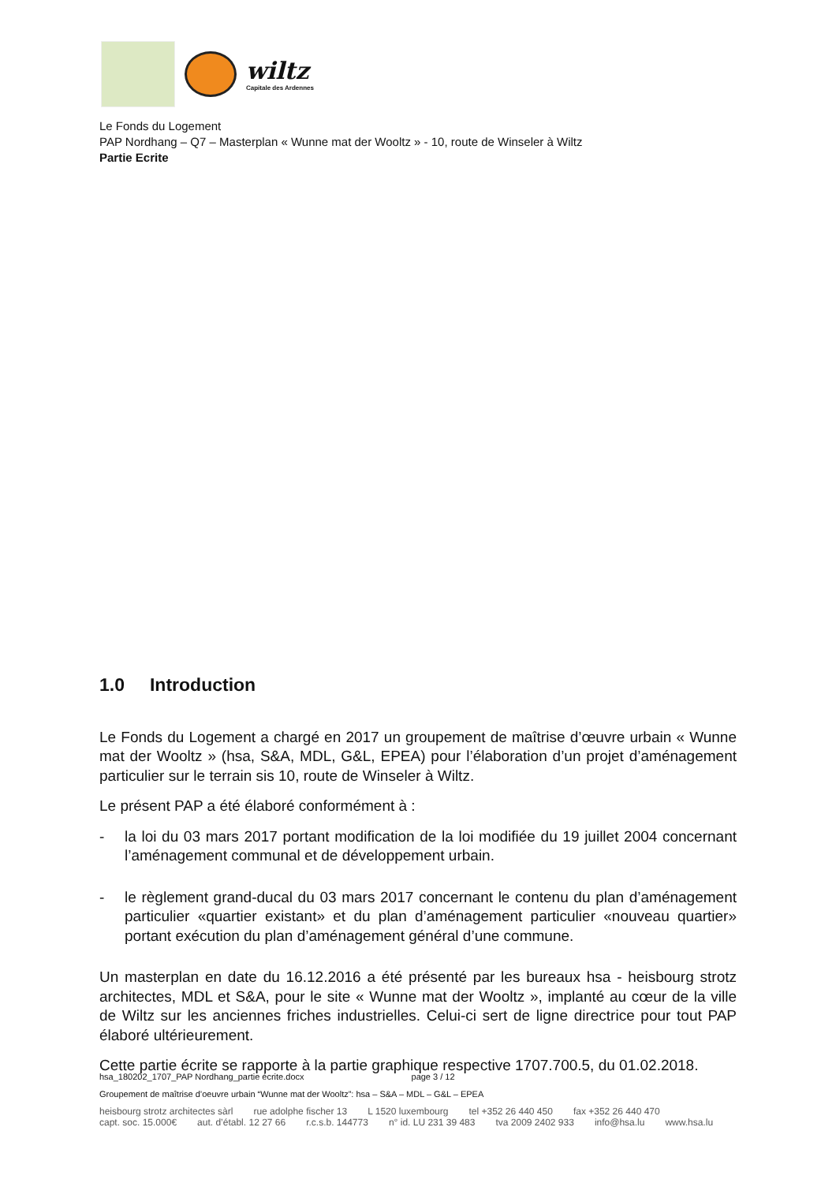wiltz
Capitale des Ardennes
Le Fonds du Logement
PAP Nordhang – Q7 – Masterplan « Wunne mat der Wooltz » - 10, route de Winseler à Wiltz
Partie Ecrite
1.0 Introduction
Le Fonds du Logement a chargé en 2017 un groupement de maîtrise d’œuvre urbain « Wunne mat der Wooltz » (hsa, S&A, MDL, G&L, EPEA) pour l’élaboration d’un projet d’aménagement particulier sur le terrain sis 10, route de Winseler à Wiltz.
Le présent PAP a été élaboré conformément à :
- la loi du 03 mars 2017 portant modification de la loi modifiée du 19 juillet 2004 concernant l’aménagement communal et de développement urbain.
- le règlement grand-ducal du 03 mars 2017 concernant le contenu du plan d’aménagement particulier «quartier existant» et du plan d’aménagement particulier «nouveau quartier» portant exécution du plan d’aménagement général d’une commune.
Un masterplan en date du 16.12.2016 a été présenté par les bureaux hsa - heisbourg strotz architectes, MDL et S&A, pour le site « Wunne mat der Wooltz », implanté au cœur de la ville de Wiltz sur les anciennes friches industrielles. Celui-ci sert de ligne directrice pour tout PAP élaboré ultérieurement.
Cette partie écrite se rapporte à la partie graphique respective 1707.700.5, du 01.02.2018.
hsa_180202_1707_PAP Nordhang_partie écrite.docx page 3 / 12
Groupement de maîtrise d’oeuvre urbain “Wunne mat der Wooltz”: hsa – S&A – MDL – G&L – EPEA
heisbourg strotz architectes sàrl rue adolphe fischer 13 L 1520 luxembourg tel +352 26 440 450 fax +352 26 440 470
capt. soc. 15.000€ aut. d’établ. 12 27 66 r.c.s.b. 144773 n° id. LU 231 39 483 tva 2009 2402 933 info@hsa.lu www.hsa.lu